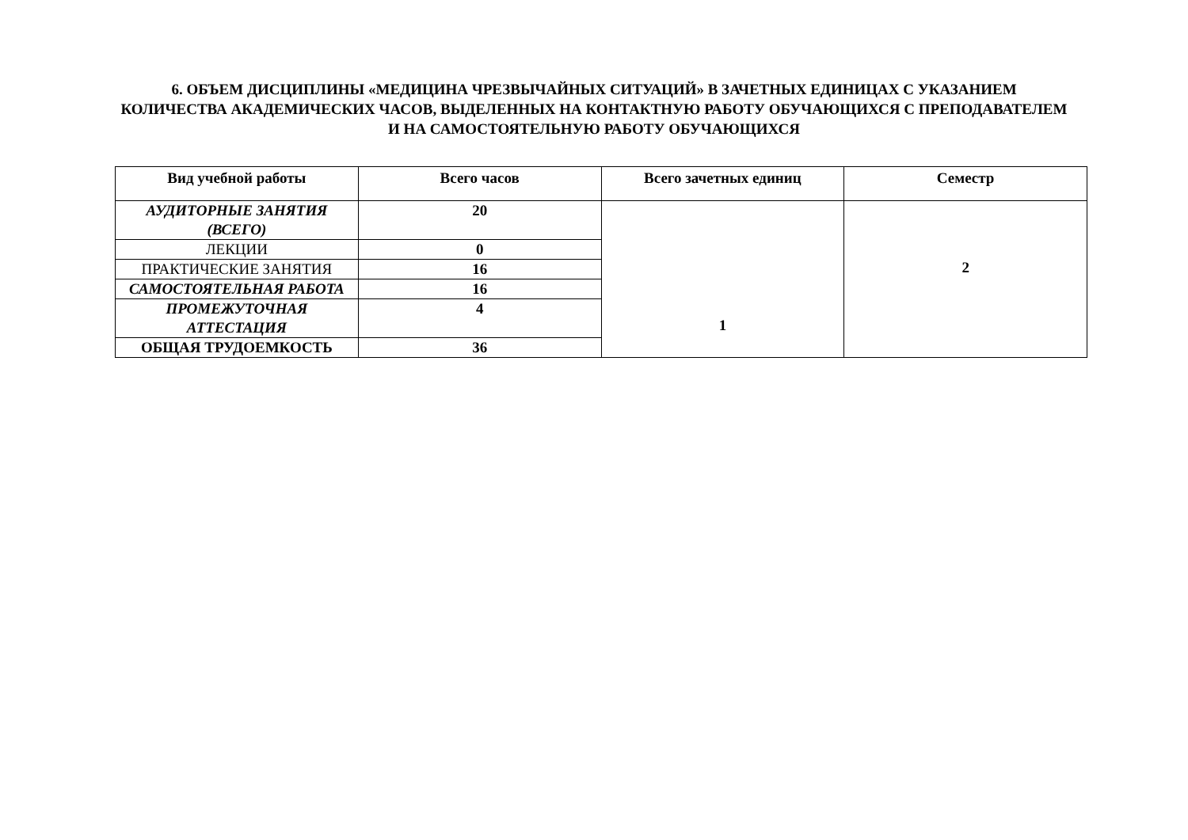6. ОБЪЕМ ДИСЦИПЛИНЫ «МЕДИЦИНА ЧРЕЗВЫЧАЙНЫХ СИТУАЦИЙ» В ЗАЧЕТНЫХ ЕДИНИЦАХ С УКАЗАНИЕМ КОЛИЧЕСТВА АКАДЕМИЧЕСКИХ ЧАСОВ, ВЫДЕЛЕННЫХ НА КОНТАКТНУЮ РАБОТУ ОБУЧАЮЩИХСЯ С ПРЕПОДАВАТЕЛЕМ И НА САМОСТОЯТЕЛЬНУЮ РАБОТУ ОБУЧАЮЩИХСЯ
| Вид учебной работы | Всего часов | Всего зачетных единиц | Семестр |
| --- | --- | --- | --- |
| АУДИТОРНЫЕ ЗАНЯТИЯ (ВСЕГО) | 20 | 1 | 2 |
| ЛЕКЦИИ | 0 | | |
| ПРАКТИЧЕСКИЕ ЗАНЯТИЯ | 16 | | |
| САМОСТОЯТЕЛЬНАЯ РАБОТА | 16 | | |
| ПРОМЕЖУТОЧНАЯ АТТЕСТАЦИЯ | 4 | | |
| ОБЩАЯ ТРУДОЕМКОСТЬ | 36 | | |